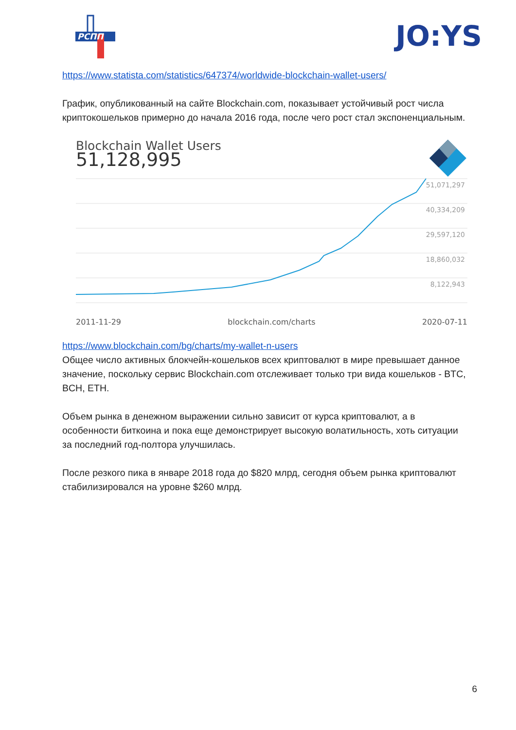РСПП
JO:YS
https://www.statista.com/statistics/647374/worldwide-blockchain-wallet-users/
График, опубликованный на сайте Blockchain.com, показывает устойчивый рост числа криптокошельков примерно до начала 2016 года, после чего рост стал экспоненциальным.
Blockchain Wallet Users
51,128,995
51,071,297
40,334,209
29,597,120
18,860,032
8,122,943
2011-11-29 blockchain.com/charts 2020-07-11
https://www.blockchain.com/bg/charts/my-wallet-n-users
Общее число активных блокчейн-кошельков всех криптовалют в мире превышает данное значение, поскольку сервис Blockchain.com отслеживает только три вида кошельков - BTC, BCH, ETH.
Объем рынка в денежном выражении сильно зависит от курса криптовалют, а в особенности биткоина и пока еще демонстрирует высокую волатильность, хоть ситуации за последний год-полтора улучшилась.
После резкого пика в январе 2018 года до $820 млрд, сегодня объем рынка криптовалют стабилизировался на уровне $260 млрд.
6